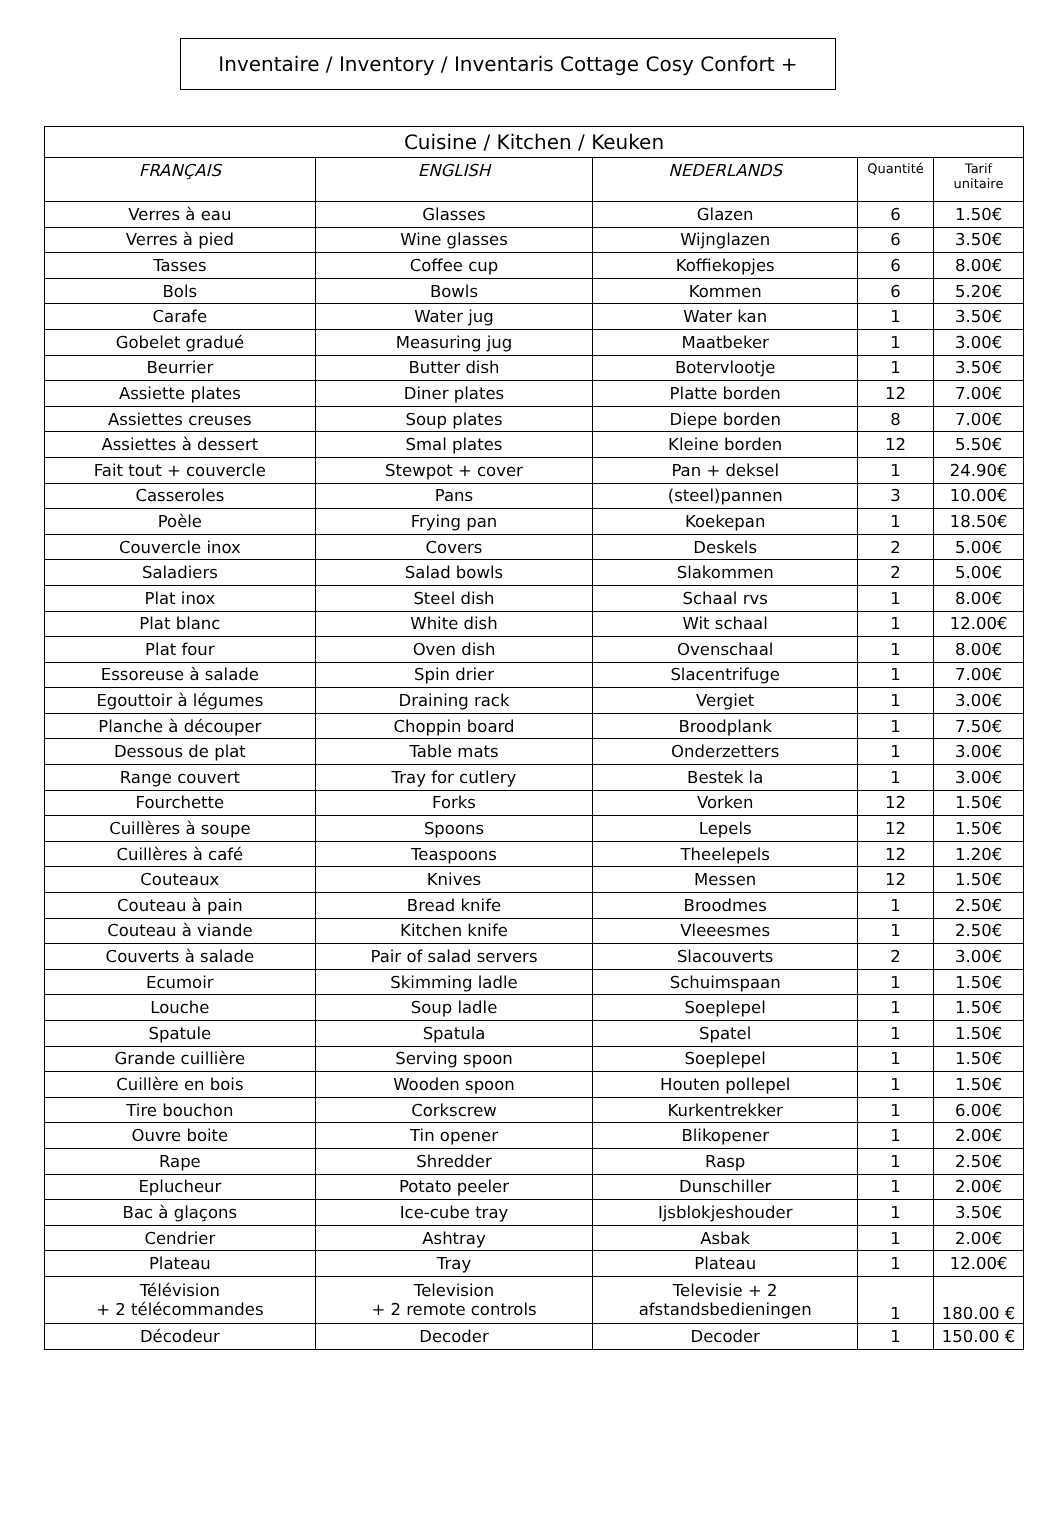Inventaire / Inventory / Inventaris Cottage Cosy Confort +
| Cuisine / Kitchen / Keuken | | | | |
| --- | --- | --- | --- | --- |
| FRANÇAIS | ENGLISH | NEDERLANDS | Quantité | Tarif unitaire |
| Verres à eau | Glasses | Glazen | 6 | 1.50€ |
| Verres à pied | Wine glasses | Wijnglazen | 6 | 3.50€ |
| Tasses | Coffee cup | Koffiekopjes | 6 | 8.00€ |
| Bols | Bowls | Kommen | 6 | 5.20€ |
| Carafe | Water jug | Water kan | 1 | 3.50€ |
| Gobelet gradué | Measuring jug | Maatbeker | 1 | 3.00€ |
| Beurrier | Butter dish | Botervlootje | 1 | 3.50€ |
| Assiette plates | Diner plates | Platte borden | 12 | 7.00€ |
| Assiettes creuses | Soup plates | Diepe borden | 8 | 7.00€ |
| Assiettes à dessert | Smal plates | Kleine borden | 12 | 5.50€ |
| Fait tout + couvercle | Stewpot + cover | Pan + deksel | 1 | 24.90€ |
| Casseroles | Pans | (steel)pannen | 3 | 10.00€ |
| Poèle | Frying pan | Koekepan | 1 | 18.50€ |
| Couvercle inox | Covers | Deskels | 2 | 5.00€ |
| Saladiers | Salad bowls | Slakommen | 2 | 5.00€ |
| Plat inox | Steel dish | Schaal rvs | 1 | 8.00€ |
| Plat blanc | White dish | Wit schaal | 1 | 12.00€ |
| Plat four | Oven dish | Ovenschaal | 1 | 8.00€ |
| Essoreuse à salade | Spin drier | Slacentrifuge | 1 | 7.00€ |
| Egouttoir à légumes | Draining rack | Vergiet | 1 | 3.00€ |
| Planche à découper | Choppin board | Broodplank | 1 | 7.50€ |
| Dessous de plat | Table mats | Onderzetters | 1 | 3.00€ |
| Range couvert | Tray for cutlery | Bestek la | 1 | 3.00€ |
| Fourchette | Forks | Vorken | 12 | 1.50€ |
| Cuillères à soupe | Spoons | Lepels | 12 | 1.50€ |
| Cuillères à café | Teaspoons | Theelepels | 12 | 1.20€ |
| Couteaux | Knives | Messen | 12 | 1.50€ |
| Couteau à pain | Bread knife | Broodmes | 1 | 2.50€ |
| Couteau à viande | Kitchen knife | Vleeesmes | 1 | 2.50€ |
| Couverts à salade | Pair of salad servers | Slacouverts | 2 | 3.00€ |
| Ecumoir | Skimming ladle | Schuimspaan | 1 | 1.50€ |
| Louche | Soup ladle | Soeplepel | 1 | 1.50€ |
| Spatule | Spatula | Spatel | 1 | 1.50€ |
| Grande cuillière | Serving spoon | Soeplepel | 1 | 1.50€ |
| Cuillère en bois | Wooden spoon | Houten pollepel | 1 | 1.50€ |
| Tire bouchon | Corkscrew | Kurkentrekker | 1 | 6.00€ |
| Ouvre boite | Tin opener | Blikopener | 1 | 2.00€ |
| Rape | Shredder | Rasp | 1 | 2.50€ |
| Eplucheur | Potato peeler | Dunschiller | 1 | 2.00€ |
| Bac à glaçons | Ice-cube tray | Ijsblokjeshouder | 1 | 3.50€ |
| Cendrier | Ashtray | Asbak | 1 | 2.00€ |
| Plateau | Tray | Plateau | 1 | 12.00€ |
| Télévision + 2 télécommandes | Television + 2 remote controls | Televisie + 2 afstandsbedieningen | 1 | 180.00 € |
| Décodeur | Decoder | Decoder | 1 | 150.00 € |